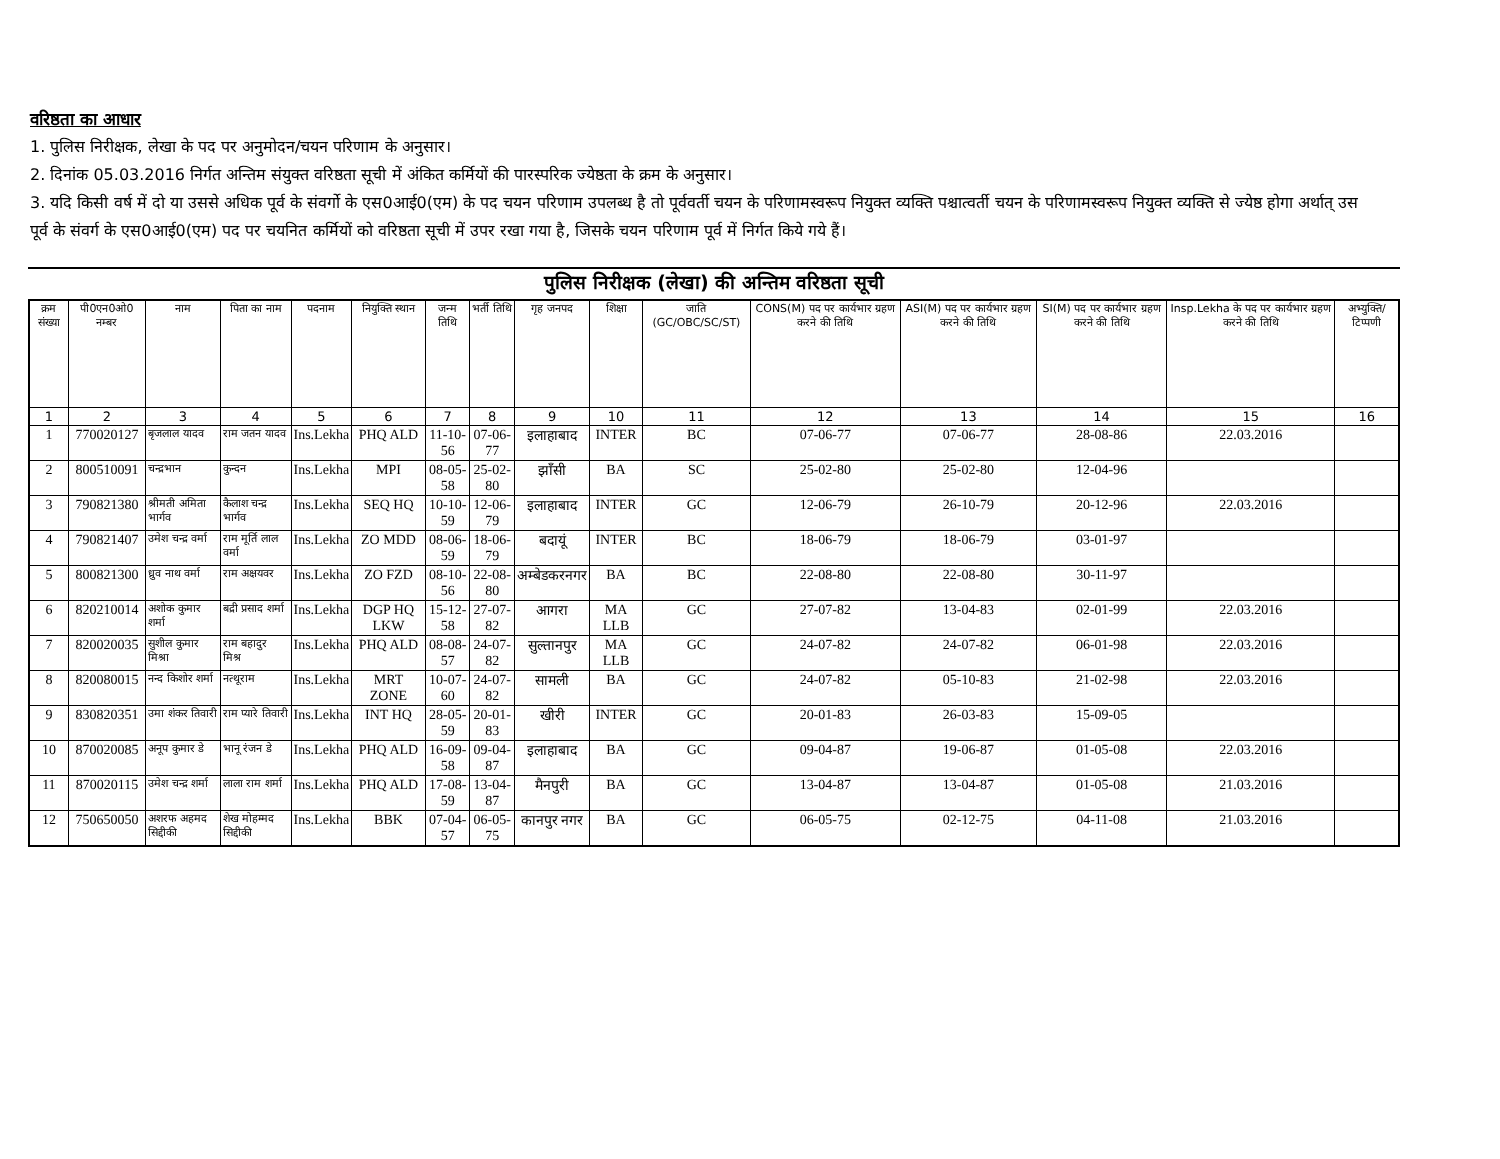वरिष्ठता का आधार
1. पुलिस निरीक्षक, लेखा के पद पर अनुमोदन/चयन परिणाम के अनुसार।
2. दिनांक 05.03.2016 निर्गत अन्तिम संयुक्त वरिष्ठता सूची में अंकित कर्मियों की पारस्परिक ज्येष्ठता के क्रम के अनुसार।
3. यदि किसी वर्ष में दो या उससे अधिक पूर्व के संवर्गो के एस0आई0(एम) के पद चयन परिणाम उपलब्ध है तो पूर्ववर्ती चयन के परिणामस्वरूप नियुक्त व्यक्ति पश्चात्वर्ती चयन के परिणामस्वरूप नियुक्त व्यक्ति से ज्येष्ठ होगा अर्थात् उस पूर्व के संवर्ग के एस0आई0(एम) पद पर चयनित कर्मियों को वरिष्ठता सूची में उपर रखा गया है, जिसके चयन परिणाम पूर्व में निर्गत किये गये हैं।
पुलिस निरीक्षक (लेखा) की अन्तिम वरिष्ठता सूची
| क्रम संख्या | पी0एन0ओ0 नम्बर | नाम | पिता का नाम | पदनाम | नियुक्ति स्थान | जन्म तिथि | भर्ती तिथि | गृह जनपद | शिक्षा | जाति (GC/OBC/SC/ST) | CONS(M) पद पर कार्यभार ग्रहण करने की तिथि | ASI(M) पद पर कार्यभार ग्रहण करने की तिथि | SI(M) पद पर कार्यभार ग्रहण करने की तिथि | Insp.Lekha के पद पर कार्यभार ग्रहण करने की तिथि | अभ्युक्ति/ टिप्पणी |
| --- | --- | --- | --- | --- | --- | --- | --- | --- | --- | --- | --- | --- | --- | --- | --- |
| 1 | 2 | 3 | 4 | 5 | 6 | 7 | 8 | 9 | 10 | 11 | 12 | 13 | 14 | 15 | 16 |
| 1 | 770020127 | बृजलाल यादव | राम जतन यादव | Ins.Lekha | PHQ ALD | 11-10-56 | 07-06-77 | इलाहाबाद | INTER | BC | 07-06-77 | 07-06-77 | 28-08-86 | 22.03.2016 | |
| 2 | 800510091 | चन्द्रभान | कुन्दन | Ins.Lekha | MPI | 08-05-58 | 25-02-80 | झाँसी | BA | SC | 25-02-80 | 25-02-80 | 12-04-96 | | |
| 3 | 790821380 | श्रीमती अमिता भार्गव | कैलाश चन्द्र भार्गव | Ins.Lekha | SEQ HQ | 10-10-59 | 12-06-79 | इलाहाबाद | INTER | GC | 12-06-79 | 26-10-79 | 20-12-96 | 22.03.2016 | |
| 4 | 790821407 | उमेश चन्द्र वर्मा | राम मूर्ति लाल वर्मा | Ins.Lekha | ZO MDD | 08-06-59 | 18-06-79 | बदायूं | INTER | BC | 18-06-79 | 18-06-79 | 03-01-97 | | |
| 5 | 800821300 | ध्रुव नाथ वर्मा | राम अक्षयवर | Ins.Lekha | ZO FZD | 08-10-56 | 22-08-80 | अम्बेडकरनगर | BA | BC | 22-08-80 | 22-08-80 | 30-11-97 | | |
| 6 | 820210014 | अशोक कुमार शर्मा | बद्री प्रसाद शर्मा | Ins.Lekha | DGP HQ LKW | 15-12-58 | 27-07-82 | आगरा | MA LLB | GC | 27-07-82 | 13-04-83 | 02-01-99 | 22.03.2016 | |
| 7 | 820020035 | सुशील कुमार मिश्रा | राम बहादुर मिश्र | Ins.Lekha | PHQ ALD | 08-08-57 | 24-07-82 | सुल्तानपुर | MA LLB | GC | 24-07-82 | 24-07-82 | 06-01-98 | 22.03.2016 | |
| 8 | 820080015 | नन्द किशोर शर्मा | नत्थूराम | Ins.Lekha | MRT ZONE | 10-07-60 | 24-07-82 | सामली | BA | GC | 24-07-82 | 05-10-83 | 21-02-98 | 22.03.2016 | |
| 9 | 830820351 | उमा शंकर तिवारी | राम प्यारे तिवारी | Ins.Lekha | INT HQ | 28-05-59 | 20-01-83 | खीरी | INTER | GC | 20-01-83 | 26-03-83 | 15-09-05 | | |
| 10 | 870020085 | अनूप कुमार डे | भानू रंजन डे | Ins.Lekha | PHQ ALD | 16-09-58 | 09-04-87 | इलाहाबाद | BA | GC | 09-04-87 | 19-06-87 | 01-05-08 | 22.03.2016 | |
| 11 | 870020115 | उमेश चन्द्र शर्मा | लाला राम शर्मा | Ins.Lekha | PHQ ALD | 17-08-59 | 13-04-87 | मैनपुरी | BA | GC | 13-04-87 | 13-04-87 | 01-05-08 | 21.03.2016 | |
| 12 | 750650050 | अशरफ अहमद सिद्दीकी | शेख मोहम्मद सिद्दीकी | Ins.Lekha | BBK | 07-04-57 | 06-05-75 | कानपुर नगर | BA | GC | 06-05-75 | 02-12-75 | 04-11-08 | 21.03.2016 | |